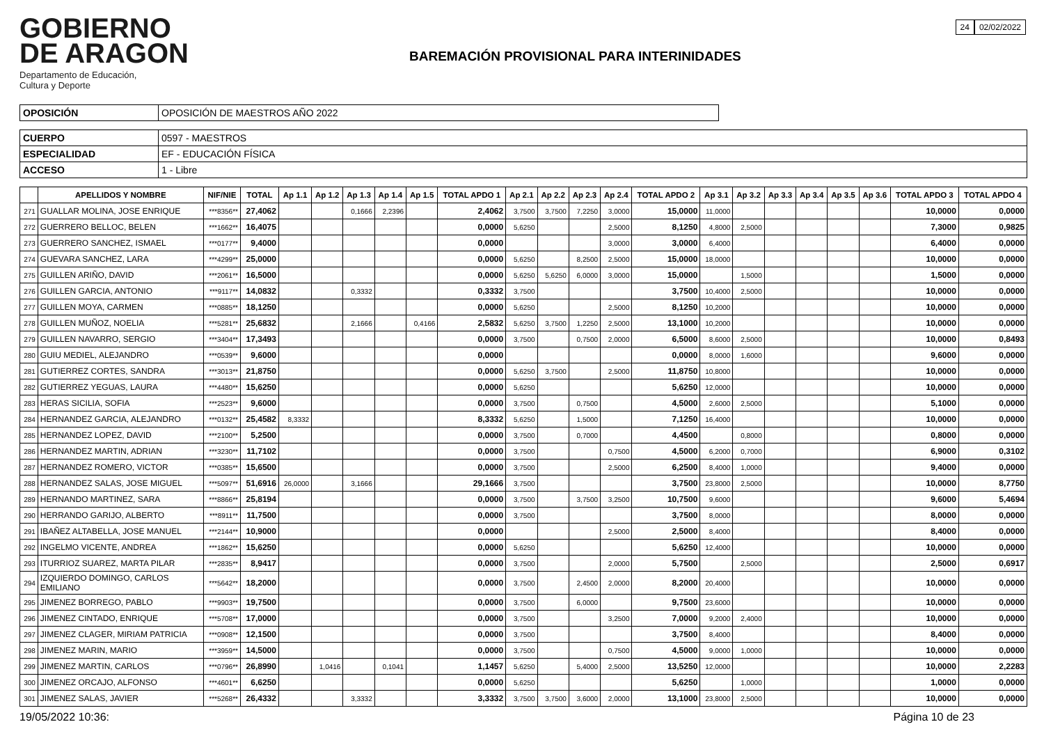GOBIERNO
DE ARAGON
Departamento de Educación,
Cultura y Deporte
BAREMACIÓN PROVISIONAL PARA INTERINIDADES
24 02/02/2022
| OPOSICIÓN | OPOSICIÓN DE MAESTROS AÑO 2022 |
| CUERPO | 0597 - MAESTROS |
| ESPECIALIDAD | EF - EDUCACIÓN FÍSICA |
| ACCESO | 1 - Libre |
| | APELLIDOS Y NOMBRE | NIF/NIE | TOTAL | Ap 1.1 | Ap 1.2 | Ap 1.3 | Ap 1.4 | Ap 1.5 | TOTAL APDO 1 | Ap 2.1 | Ap 2.2 | Ap 2.3 | Ap 2.4 | TOTAL APDO 2 | Ap 3.1 | Ap 3.2 | Ap 3.3 | Ap 3.4 | Ap 3.5 | Ap 3.6 | TOTAL APDO 3 | TOTAL APDO 4 |
| --- | --- | --- | --- | --- | --- | --- | --- | --- | --- | --- | --- | --- | --- | --- | --- | --- | --- | --- | --- | --- | --- | --- |
| 271 | GUALLAR MOLINA, JOSE ENRIQUE | ***8356** | 27,4062 | | | 0,1666 | 2,2396 | | 2,4062 | 3,7500 | 3,7500 | 7,2250 | 3,0000 | 15,0000 | 11,0000 | | | | | | 10,0000 | 0,0000 |
| 272 | GUERRERO BELLOC, BELEN | ***1662** | 16,4075 | | | | | | 0,0000 | 5,6250 | | | 2,5000 | 8,1250 | 4,8000 | 2,5000 | | | | | 7,3000 | 0,9825 |
| 273 | GUERRERO SANCHEZ, ISMAEL | ***0177** | 9,4000 | | | | | | 0,0000 | | | | 3,0000 | 3,0000 | 6,4000 | | | | | | 6,4000 | 0,0000 |
| 274 | GUEVARA SANCHEZ, LARA | ***4299** | 25,0000 | | | | | | 0,0000 | 5,6250 | | 8,2500 | 2,5000 | 15,0000 | 18,0000 | | | | | | 10,0000 | 0,0000 |
| 275 | GUILLEN ARIÑO, DAVID | ***2061** | 16,5000 | | | | | | 0,0000 | 5,6250 | 5,6250 | 6,0000 | 3,0000 | 15,0000 | | 1,5000 | | | | | 1,5000 | 0,0000 |
| 276 | GUILLEN GARCIA, ANTONIO | ***9117** | 14,0832 | | | 0,3332 | | | 0,3332 | 3,7500 | | | | 3,7500 | 10,4000 | 2,5000 | | | | | 10,0000 | 0,0000 |
| 277 | GUILLEN MOYA, CARMEN | ***0885** | 18,1250 | | | | | | 0,0000 | 5,6250 | | | 2,5000 | 8,1250 | 10,2000 | | | | | | 10,0000 | 0,0000 |
| 278 | GUILLEN MUÑOZ, NOELIA | ***5281** | 25,6832 | | | 2,1666 | | 0,4166 | 2,5832 | 5,6250 | 3,7500 | 1,2250 | 2,5000 | 13,1000 | 10,2000 | | | | | | 10,0000 | 0,0000 |
| 279 | GUILLEN NAVARRO, SERGIO | ***3404** | 17,3493 | | | | | | 0,0000 | 3,7500 | | 0,7500 | 2,0000 | 6,5000 | 8,6000 | 2,5000 | | | | | 10,0000 | 0,8493 |
| 280 | GUIU MEDIEL, ALEJANDRO | ***0539** | 9,6000 | | | | | | 0,0000 | | | | | 0,0000 | 8,0000 | 1,6000 | | | | | 9,6000 | 0,0000 |
| 281 | GUTIERREZ CORTES, SANDRA | ***3013** | 21,8750 | | | | | | 0,0000 | 5,6250 | 3,7500 | | 2,5000 | 11,8750 | 10,8000 | | | | | | 10,0000 | 0,0000 |
| 282 | GUTIERREZ YEGUAS, LAURA | ***4480** | 15,6250 | | | | | | 0,0000 | 5,6250 | | | | 5,6250 | 12,0000 | | | | | | 10,0000 | 0,0000 |
| 283 | HERAS SICILIA, SOFIA | ***2523** | 9,6000 | | | | | | 0,0000 | 3,7500 | | 0,7500 | | 4,5000 | 2,6000 | 2,5000 | | | | | 5,1000 | 0,0000 |
| 284 | HERNANDEZ GARCIA, ALEJANDRO | ***0132** | 25,4582 | 8,3332 | | | | | 8,3332 | 5,6250 | | 1,5000 | | 7,1250 | 16,4000 | | | | | | 10,0000 | 0,0000 |
| 285 | HERNANDEZ LOPEZ, DAVID | ***2100** | 5,2500 | | | | | | 0,0000 | 3,7500 | | 0,7000 | | 4,4500 | | 0,8000 | | | | | 0,8000 | 0,0000 |
| 286 | HERNANDEZ MARTIN, ADRIAN | ***3230** | 11,7102 | | | | | | 0,0000 | 3,7500 | | | 0,7500 | 4,5000 | 6,2000 | 0,7000 | | | | | 6,9000 | 0,3102 |
| 287 | HERNANDEZ ROMERO, VICTOR | ***0385** | 15,6500 | | | | | | 0,0000 | 3,7500 | | | 2,5000 | 6,2500 | 8,4000 | 1,0000 | | | | | 9,4000 | 0,0000 |
| 288 | HERNANDEZ SALAS, JOSE MIGUEL | ***5097** | 51,6916 | 26,0000 | | 3,1666 | | | 29,1666 | 3,7500 | | | | 3,7500 | 23,8000 | 2,5000 | | | | | 10,0000 | 8,7750 |
| 289 | HERNANDO MARTINEZ, SARA | ***8866** | 25,8194 | | | | | | 0,0000 | 3,7500 | | 3,7500 | 3,2500 | 10,7500 | 9,6000 | | | | | | 9,6000 | 5,4694 |
| 290 | HERRANDO GARIJO, ALBERTO | ***8911** | 11,7500 | | | | | | 0,0000 | 3,7500 | | | | 3,7500 | 8,0000 | | | | | | 8,0000 | 0,0000 |
| 291 | IBAÑEZ ALTABELLA, JOSE MANUEL | ***2144** | 10,9000 | | | | | | 0,0000 | | | | 2,5000 | 2,5000 | 8,4000 | | | | | | 8,4000 | 0,0000 |
| 292 | INGELMO VICENTE, ANDREA | ***1862** | 15,6250 | | | | | | 0,0000 | 5,6250 | | | | 5,6250 | 12,4000 | | | | | | 10,0000 | 0,0000 |
| 293 | ITURRIOZ SUAREZ, MARTA PILAR | ***2835** | 8,9417 | | | | | | 0,0000 | 3,7500 | | | 2,0000 | 5,7500 | | 2,5000 | | | | | 2,5000 | 0,6917 |
| 294 | IZQUIERDO DOMINGO, CARLOS EMILIANO | ***5642** | 18,2000 | | | | | | 0,0000 | 3,7500 | | 2,4500 | 2,0000 | 8,2000 | 20,4000 | | | | | | 10,0000 | 0,0000 |
| 295 | JIMENEZ BORREGO, PABLO | ***9903** | 19,7500 | | | | | | 0,0000 | 3,7500 | | 6,0000 | | 9,7500 | 23,6000 | | | | | | 10,0000 | 0,0000 |
| 296 | JIMENEZ CINTADO, ENRIQUE | ***5708** | 17,0000 | | | | | | 0,0000 | 3,7500 | | | 3,2500 | 7,0000 | 9,2000 | 2,4000 | | | | | 10,0000 | 0,0000 |
| 297 | JIMENEZ CLAGER, MIRIAM PATRICIA | ***0908** | 12,1500 | | | | | | 0,0000 | 3,7500 | | | | 3,7500 | 8,4000 | | | | | | 8,4000 | 0,0000 |
| 298 | JIMENEZ MARIN, MARIO | ***3959** | 14,5000 | | | | | | 0,0000 | 3,7500 | | | 0,7500 | 4,5000 | 9,0000 | 1,0000 | | | | | 10,0000 | 0,0000 |
| 299 | JIMENEZ MARTIN, CARLOS | ***0796** | 26,8990 | | 1,0416 | | 0,1041 | | 1,1457 | 5,6250 | | 5,4000 | 2,5000 | 13,5250 | 12,0000 | | | | | | 10,0000 | 2,2283 |
| 300 | JIMENEZ ORCAJO, ALFONSO | ***4601** | 6,6250 | | | | | | 0,0000 | 5,6250 | | | | 5,6250 | | 1,0000 | | | | | 1,0000 | 0,0000 |
| 301 | JIMENEZ SALAS, JAVIER | ***5268** | 26,4332 | | | 3,3332 | | | 3,3332 | 3,7500 | 3,7500 | 3,6000 | 2,0000 | 13,1000 | 23,8000 | 2,5000 | | | | | 10,0000 | 0,0000 |
19/05/2022 10:36: Página 10 de 23